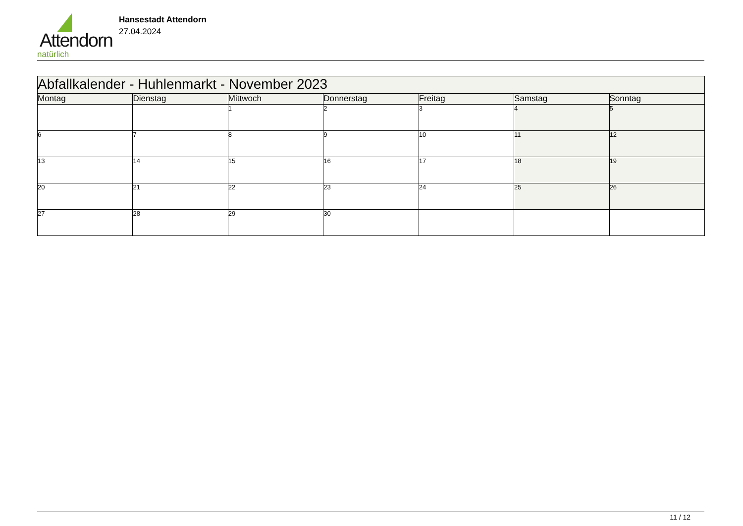Attendorn
natürlich
Hansestadt Attendorn
27.04.2024
| Abfallkalender - Huhlenmarkt - November 2023 | | | | | | |
| Montag | Dienstag | Mittwoch | Donnerstag | Freitag | Samstag | Sonntag |
| | | 1 | 2 | 3 | 4 | 5 |
| 6 | 7 | 8 | 9 | 10 | 11 | 12 |
| 13 | 14 | 15 | 16 | 17 | 18 | 19 |
| 20 | 21 | 22 | 23 | 24 | 25 | 26 |
| 27 | 28 | 29 | 30 | | | |
11 / 12